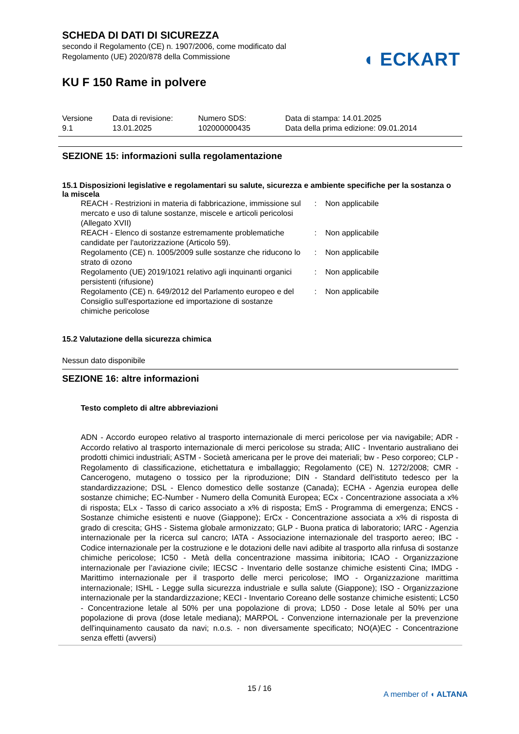◖ ECKART
SCHEDA DI DATI DI SICUREZZA
secondo il Regolamento (CE) n. 1907/2006, come modificato dal
Regolamento (UE) 2020/878 della Commissione
KU F 150 Rame in polvere
| Versione 9.1 | Data di revisione: 13.01.2025 | Numero SDS: 102000000435 | Data di stampa: 14.01.2025 Data della prima edizione: 09.01.2014 |
SEZIONE 15: informazioni sulla regolamentazione
15.1 Disposizioni legislative e regolamentari su salute, sicurezza e ambiente specifiche per la sostanza o la miscela
| REACH - Restrizioni in materia di fabbricazione, immissione sul mercato e uso di talune sostanze, miscele e articoli pericolosi (Allegato XVII) | : | Non applicabile |
| REACH - Elenco di sostanze estremamente problematiche candidate per l'autorizzazione (Articolo 59). | : | Non applicabile |
| Regolamento (CE) n. 1005/2009 sulle sostanze che riducono lo strato di ozono | : | Non applicabile |
| Regolamento (UE) 2019/1021 relativo agli inquinanti organici persistenti (rifusione) | : | Non applicabile |
| Regolamento (CE) n. 649/2012 del Parlamento europeo e del Consiglio sull'esportazione ed importazione di sostanze chimiche pericolose | : | Non applicabile |
15.2 Valutazione della sicurezza chimica
Nessun dato disponibile
SEZIONE 16: altre informazioni
Testo completo di altre abbreviazioni
ADN - Accordo europeo relativo al trasporto internazionale di merci pericolose per via navigabile; ADR - Accordo relativo al trasporto internazionale di merci pericolose su strada; AIIC - Inventario australiano dei prodotti chimici industriali; ASTM - Società americana per le prove dei materiali; bw - Peso corporeo; CLP - Regolamento di classificazione, etichettatura e imballaggio; Regolamento (CE) N. 1272/2008; CMR - Cancerogeno, mutageno o tossico per la riproduzione; DIN - Standard dell'istituto tedesco per la standardizzazione; DSL - Elenco domestico delle sostanze (Canada); ECHA - Agenzia europea delle sostanze chimiche; EC-Number - Numero della Comunità Europea; ECx - Concentrazione associata a x% di risposta; ELx - Tasso di carico associato a x% di risposta; EmS - Programma di emergenza; ENCS - Sostanze chimiche esistenti e nuove (Giappone); ErCx - Concentrazione associata a x% di risposta di grado di crescita; GHS - Sistema globale armonizzato; GLP - Buona pratica di laboratorio; IARC - Agenzia internazionale per la ricerca sul cancro; IATA - Associazione internazionale del trasporto aereo; IBC - Codice internazionale per la costruzione e le dotazioni delle navi adibite al trasporto alla rinfusa di sostanze chimiche pericolose; IC50 - Metà della concentrazione massima inibitoria; ICAO - Organizzazione internazionale per l’aviazione civile; IECSC - Inventario delle sostanze chimiche esistenti Cina; IMDG - Marittimo internazionale per il trasporto delle merci pericolose; IMO - Organizzazione marittima internazionale; ISHL - Legge sulla sicurezza industriale e sulla salute (Giappone); ISO - Organizzazione internazionale per la standardizzazione; KECI - Inventario Coreano delle sostanze chimiche esistenti; LC50 - Concentrazione letale al 50% per una popolazione di prova; LD50 - Dose letale al 50% per una popolazione di prova (dose letale mediana); MARPOL - Convenzione internazionale per la prevenzione dell'inquinamento causato da navi; n.o.s. - non diversamente specificato; NO(A)EC - Concentrazione senza effetti (avversi)
15 / 16
A member of ◖ ALTANA